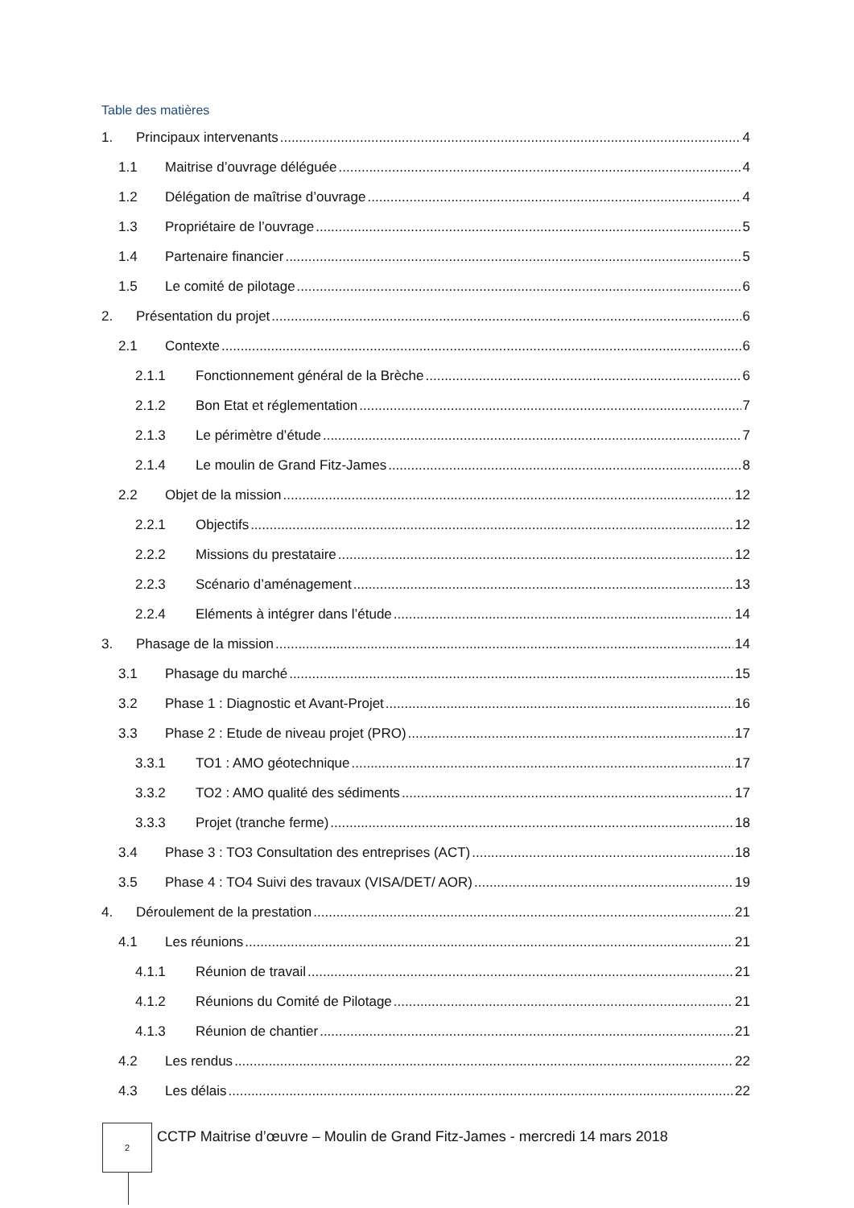Table des matières
1. Principaux intervenants 4
1.1 Maitrise d’ouvrage déléguée 4
1.2 Délégation de maîtrise d’ouvrage 4
1.3 Propriétaire de l’ouvrage 5
1.4 Partenaire financier 5
1.5 Le comité de pilotage 6
2. Présentation du projet 6
2.1 Contexte 6
2.1.1 Fonctionnement général de la Brèche 6
2.1.2 Bon Etat et réglementation 7
2.1.3 Le périmètre d’étude 7
2.1.4 Le moulin de Grand Fitz-James 8
2.2 Objet de la mission 12
2.2.1 Objectifs 12
2.2.2 Missions du prestataire 12
2.2.3 Scénario d’aménagement 13
2.2.4 Eléments à intégrer dans l’étude 14
3. Phasage de la mission 14
3.1 Phasage du marché 15
3.2 Phase 1 : Diagnostic et Avant-Projet 16
3.3 Phase 2 : Etude de niveau projet (PRO) 17
3.3.1 TO1 : AMO géotechnique 17
3.3.2 TO2 : AMO qualité des sédiments 17
3.3.3 Projet (tranche ferme) 18
3.4 Phase 3 : TO3 Consultation des entreprises (ACT) 18
3.5 Phase 4 : TO4 Suivi des travaux (VISA/DET/ AOR) 19
4. Déroulement de la prestation 21
4.1 Les réunions 21
4.1.1 Réunion de travail 21
4.1.2 Réunions du Comité de Pilotage 21
4.1.3 Réunion de chantier 21
4.2 Les rendus 22
4.3 Les délais 22
2
CCTP Maitrise d’œuvre – Moulin de Grand Fitz-James - mercredi 14 mars 2018